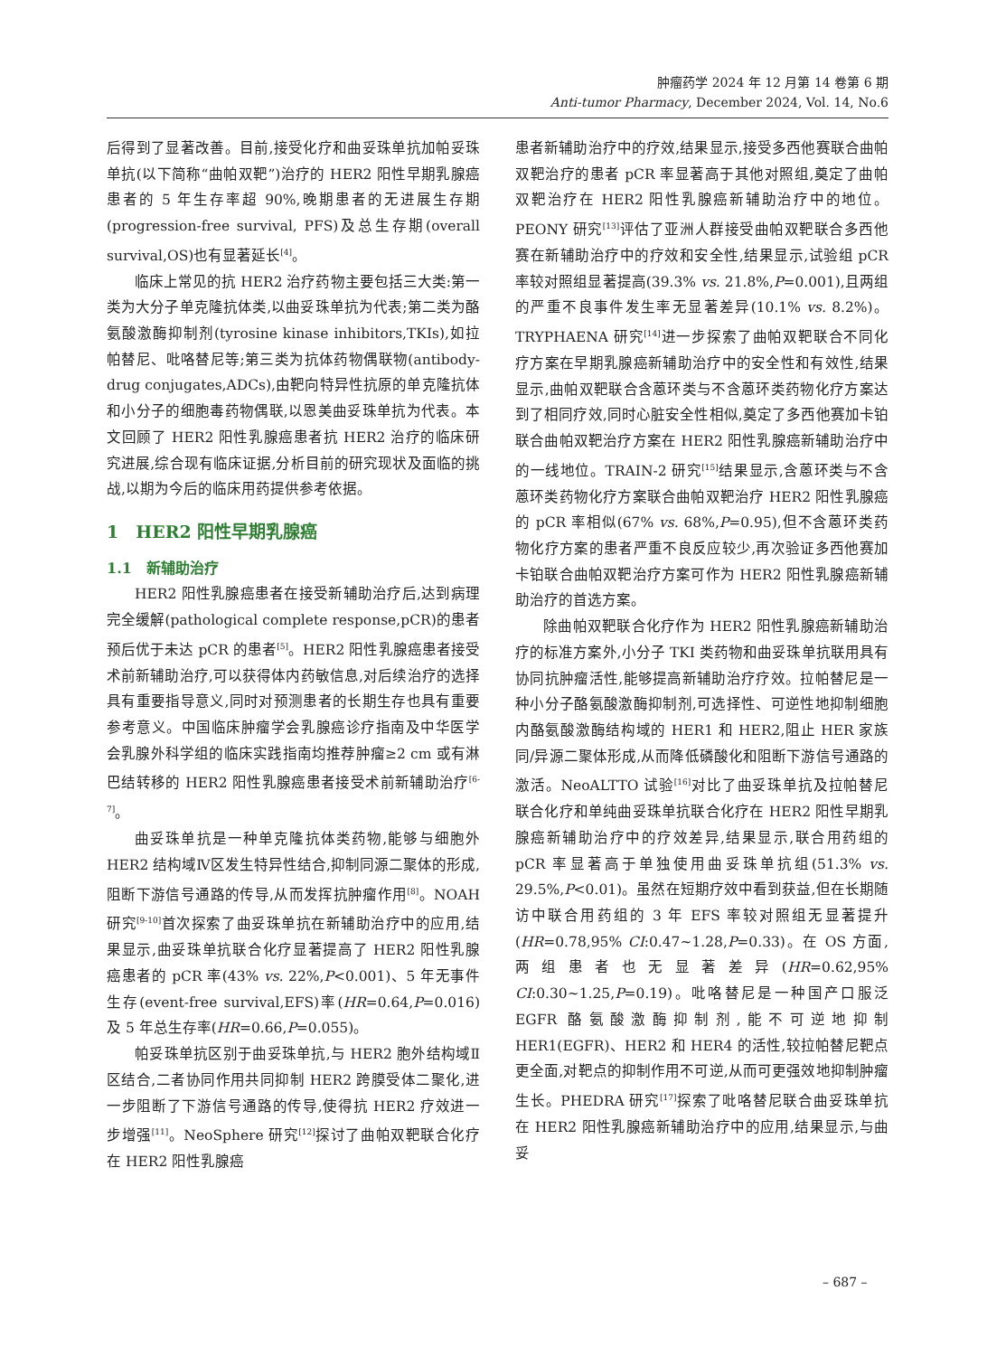肿瘤药学 2024 年 12 月第 14 卷第 6 期
Anti-tumor Pharmacy, December 2024, Vol. 14, No.6
后得到了显著改善。目前,接受化疗和曲妥珠单抗加帕妥珠单抗(以下简称“曲帕双靶”)治疗的 HER2 阳性早期乳腺癌患者的 5 年生存率超 90%,晚期患者的无进展生存期(progression-free survival, PFS)及总生存期(overall survival,OS)也有显著延长<sup>[4]</sup>。
临床上常见的抗 HER2 治疗药物主要包括三大类:第一类为大分子单克隆抗体类,以曲妥珠单抗为代表;第二类为酪氨酸激酶抑制剂(tyrosine kinase inhibitors,TKIs),如拉帕替尼、吡咯替尼等;第三类为抗体药物偶联物(antibody-drug conjugates,ADCs),由靶向特异性抗原的单克隆抗体和小分子的细胞毒药物偶联,以恩美曲妥珠单抗为代表。本文回顾了 HER2 阳性乳腺癌患者抗 HER2 治疗的临床研究进展,综合现有临床证据,分析目前的研究现状及面临的挑战,以期为今后的临床用药提供参考依据。
1　HER2 阳性早期乳腺癌
1.1　新辅助治疗
HER2 阳性乳腺癌患者在接受新辅助治疗后,达到病理完全缓解(pathological complete response,pCR)的患者预后优于未达 pCR 的患者<sup>[5]</sup>。HER2 阳性乳腺癌患者接受术前新辅助治疗,可以获得体内药敏信息,对后续治疗的选择具有重要指导意义,同时对预测患者的长期生存也具有重要参考意义。中国临床肿瘤学会乳腺癌诊疗指南及中华医学会乳腺外科学组的临床实践指南均推荐肿瘤≥2 cm 或有淋巴结转移的 HER2 阳性乳腺癌患者接受术前新辅助治疗<sup>[6-7]</sup>。
曲妥珠单抗是一种单克隆抗体类药物,能够与细胞外 HER2 结构域Ⅳ区发生特异性结合,抑制同源二聚体的形成,阻断下游信号通路的传导,从而发挥抗肿瘤作用<sup>[8]</sup>。NOAH 研究<sup>[9-10]</sup>首次探索了曲妥珠单抗在新辅助治疗中的应用,结果显示,曲妥珠单抗联合化疗显著提高了 HER2 阳性乳腺癌患者的 pCR 率(43% vs. 22%,P<0.001)、5 年无事件生存(event-free survival,EFS)率(HR=0.64,P=0.016)及 5 年总生存率(HR=0.66,P=0.055)。
帕妥珠单抗区别于曲妥珠单抗,与 HER2 胞外结构域Ⅱ区结合,二者协同作用共同抑制 HER2 跨膜受体二聚化,进一步阻断了下游信号通路的传导,使得抗 HER2 疗效进一步增强<sup>[11]</sup>。NeoSphere 研究<sup>[12]</sup>探讨了曲帕双靶联合化疗在 HER2 阳性乳腺癌
患者新辅助治疗中的疗效,结果显示,接受多西他赛联合曲帕双靶治疗的患者 pCR 率显著高于其他对照组,奠定了曲帕双靶治疗在 HER2 阳性乳腺癌新辅助治疗中的地位。PEONY 研究<sup>[13]</sup>评估了亚洲人群接受曲帕双靶联合多西他赛在新辅助治疗中的疗效和安全性,结果显示,试验组 pCR 率较对照组显著提高(39.3% vs. 21.8%,P=0.001),且两组的严重不良事件发生率无显著差异(10.1% vs. 8.2%)。TRYPHAENA 研究<sup>[14]</sup>进一步探索了曲帕双靶联合不同化疗方案在早期乳腺癌新辅助治疗中的安全性和有效性,结果显示,曲帕双靶联合含蒽环类与不含蒽环类药物化疗方案达到了相同疗效,同时心脏安全性相似,奠定了多西他赛加卡铂联合曲帕双靶治疗方案在 HER2 阳性乳腺癌新辅助治疗中的一线地位。TRAIN-2 研究<sup>[15]</sup>结果显示,含蒽环类与不含蒽环类药物化疗方案联合曲帕双靶治疗 HER2 阳性乳腺癌的 pCR 率相似(67% vs. 68%,P=0.95),但不含蒽环类药物化疗方案的患者严重不良反应较少,再次验证多西他赛加卡铂联合曲帕双靶治疗方案可作为 HER2 阳性乳腺癌新辅助治疗的首选方案。
除曲帕双靶联合化疗作为 HER2 阳性乳腺癌新辅助治疗的标准方案外,小分子 TKI 类药物和曲妥珠单抗联用具有协同抗肿瘤活性,能够提高新辅助治疗疗效。拉帕替尼是一种小分子酪氨酸激酶抑制剂,可选择性、可逆性地抑制细胞内酪氨酸激酶结构域的 HER1 和 HER2,阻止 HER 家族同/异源二聚体形成,从而降低磷酸化和阻断下游信号通路的激活。NeoALTTO 试验<sup>[16]</sup>对比了曲妥珠单抗及拉帕替尼联合化疗和单纯曲妥珠单抗联合化疗在 HER2 阳性早期乳腺癌新辅助治疗中的疗效差异,结果显示,联合用药组的 pCR 率显著高于单独使用曲妥珠单抗组(51.3% vs. 29.5%,P<0.01)。虽然在短期疗效中看到获益,但在长期随访中联合用药组的 3 年 EFS 率较对照组无显著提升(HR=0.78,95% CI:0.47~1.28,P=0.33)。在 OS 方面,两组患者也无显著差异(HR=0.62,95% CI:0.30~1.25,P=0.19)。吡咯替尼是一种国产口服泛 EGFR 酪氨酸激酶抑制剂,能不可逆地抑制 HER1(EGFR)、HER2 和 HER4 的活性,较拉帕替尼靶点更全面,对靶点的抑制作用不可逆,从而可更强效地抑制肿瘤生长。PHEDRA 研究<sup>[17]</sup>探索了吡咯替尼联合曲妥珠单抗在 HER2 阳性乳腺癌新辅助治疗中的应用,结果显示,与曲妥
– 687 –